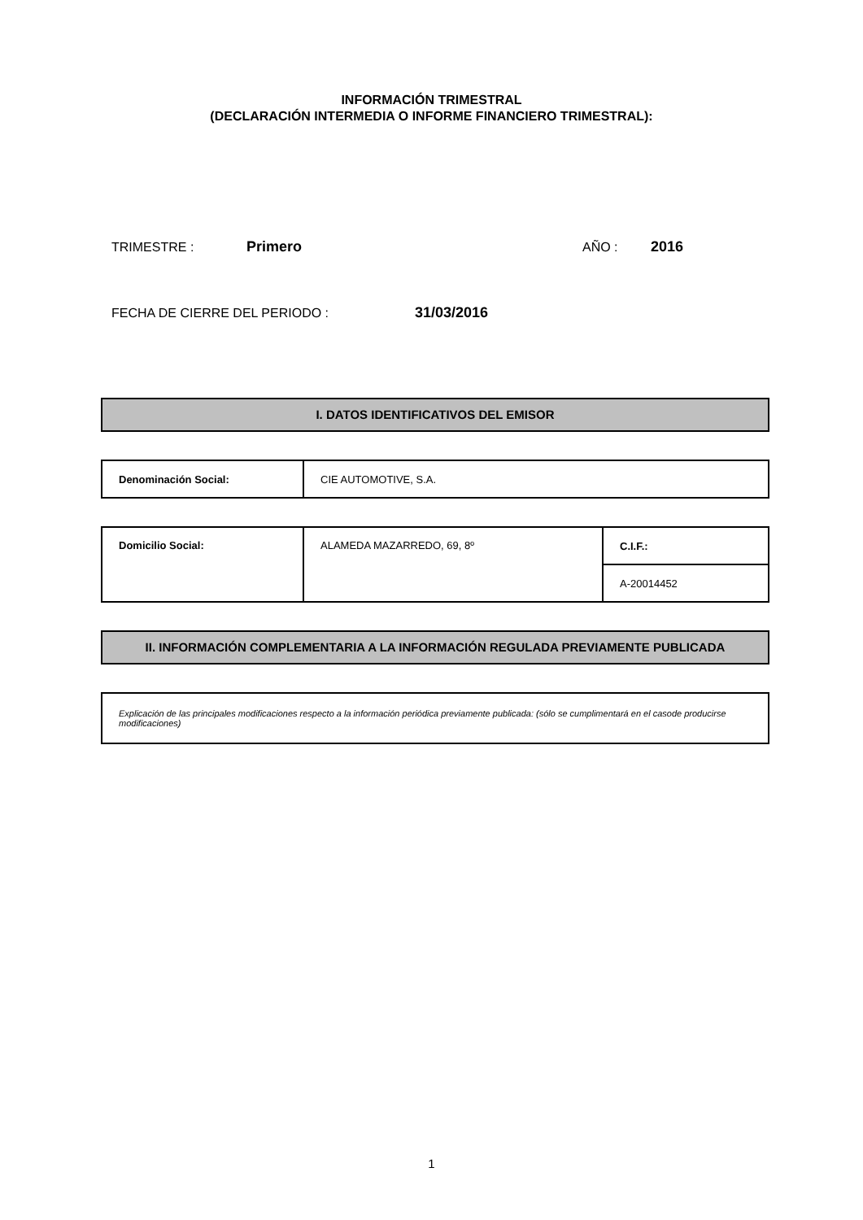INFORMACIÓN TRIMESTRAL
(DECLARACIÓN INTERMEDIA O INFORME FINANCIERO TRIMESTRAL):
TRIMESTRE : Primero AÑO : 2016
FECHA DE CIERRE DEL PERIODO : 31/03/2016
I. DATOS IDENTIFICATIVOS DEL EMISOR
| Denominación Social: | CIE AUTOMOTIVE, S.A. |
| Domicilio Social: | ALAMEDA MAZARREDO, 69, 8º | C.I.F.: |
| | | A-20014452 |
II. INFORMACIÓN COMPLEMENTARIA A LA INFORMACIÓN REGULADA PREVIAMENTE PUBLICADA
Explicación de las principales modificaciones respecto a la información periódica previamente publicada: (sólo se cumplimentará en el casode producirse modificaciones)
1